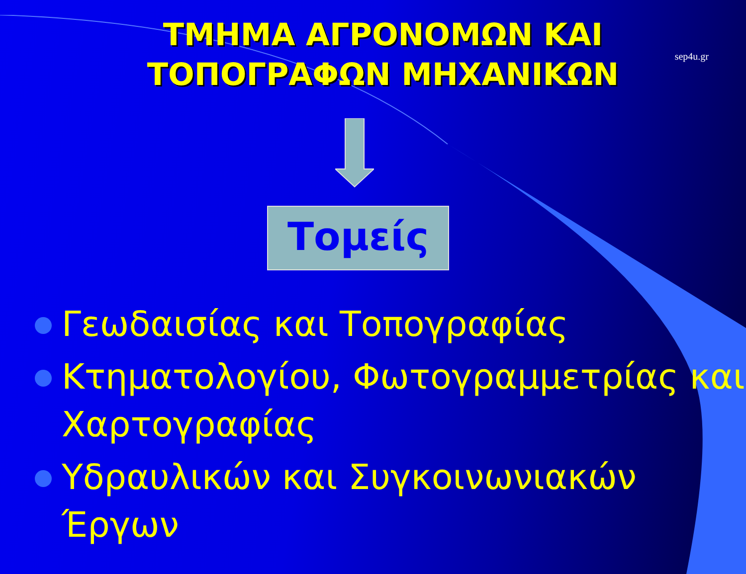sep4u.gr
ΤΜΗΜΑ ΑΓΡΟΝΟΜΩΝ ΚΑΙ
ΤΟΠΟΓΡΑΦΩΝ ΜΗΧΑΝΙΚΩΝ
Τομείς
Γεωδαισίας και Τοπογραφίας
Κτηματολογίου, Φωτογραμμετρίας και Χαρτογραφίας
Υδραυλικών και Συγκοινωνιακών Έργων